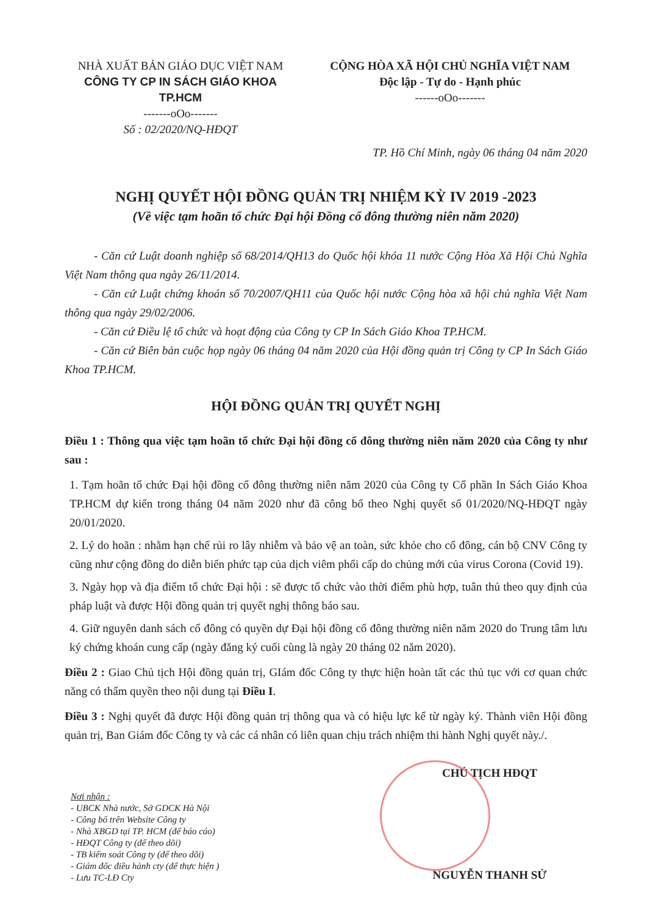NHÀ XUẤT BẢN GIÁO DỤC VIỆT NAM
CÔNG TY CP IN SÁCH GIÁO KHOA TP.HCM
-------oOo-------
Số : 02/2020/NQ-HĐQT
CỘNG HÒA XÃ HỘI CHỦ NGHĨA VIỆT NAM
Độc lập - Tự do - Hạnh phúc
------oOo-------
TP. Hồ Chí Minh, ngày 06 tháng 04 năm 2020
NGHỊ QUYẾT HỘI ĐỒNG QUẢN TRỊ NHIỆM KỲ IV 2019 -2023
(Về việc tạm hoãn tổ chức Đại hội Đồng cổ đông thường niên năm 2020)
- Căn cứ Luật doanh nghiệp số 68/2014/QH13 do Quốc hội khóa 11 nước Cộng Hòa Xã Hội Chủ Nghĩa Việt Nam thông qua ngày 26/11/2014.
- Căn cứ Luật chứng khoán số 70/2007/QH11 của Quốc hội nước Cộng hòa xã hội chủ nghĩa Việt Nam thông qua ngày 29/02/2006.
- Căn cứ Điều lệ tổ chức và hoạt động của Công ty CP In Sách Giáo Khoa TP.HCM.
- Căn cứ Biên bản cuộc họp ngày 06 tháng 04 năm 2020 của Hội đồng quản trị Công ty CP In Sách Giáo Khoa TP.HCM.
HỘI ĐỒNG QUẢN TRỊ QUYẾT NGHỊ
Điều 1 : Thông qua việc tạm hoãn tổ chức Đại hội đồng cổ đông thường niên năm 2020 của Công ty như sau :
1. Tạm hoãn tổ chức Đại hội đồng cổ đông thường niên năm 2020 của Công ty Cổ phần In Sách Giáo Khoa TP.HCM dự kiến trong tháng 04 năm 2020 như đã công bố theo Nghị quyết số 01/2020/NQ-HĐQT ngày 20/01/2020.
2. Lý do hoãn : nhằm hạn chế rủi ro lây nhiễm và bảo vệ an toàn, sức khỏe cho cổ đông, cán bộ CNV Công ty cũng như cộng đồng do diễn biến phức tạp của dịch viêm phổi cấp do chủng mới của virus Corona (Covid 19).
3. Ngày họp và địa điểm tổ chức Đại hội : sẽ được tổ chức vào thời điểm phù hợp, tuân thủ theo quy định của pháp luật và được Hội đồng quản trị quyết nghị thông báo sau.
4. Giữ nguyên danh sách cổ đông có quyền dự Đại hội đồng cổ đông thường niên năm 2020 do Trung tâm lưu ký chứng khoán cung cấp (ngày đăng ký cuối cùng là ngày 20 tháng 02 năm 2020).
Điều 2 : Giao Chủ tịch Hội đồng quản trị, GIám đốc Công ty thực hiện hoàn tất các thủ tục với cơ quan chức năng có thẩm quyền theo nội dung tại Điều I.
Điều 3 : Nghị quyết đã được Hội đồng quản trị thông qua và có hiệu lực kể từ ngày ký. Thành viên Hội đồng quản trị, Ban Giám đốc Công ty và các cá nhân có liên quan chịu trách nhiệm thi hành Nghị quyết này./.
Nơi nhận :
- UBCK Nhà nước, Sở GDCK Hà Nội
- Công bố trên Website Công ty
- Nhà XBGD tại TP. HCM (để báo cáo)
- HĐQT Công ty (để theo dõi)
- TB kiểm soát Công ty (để theo dõi)
- Giám đốc điều hành cty (để thực hiện )
- Lưu TC-LĐ Cty
CHỦ TỊCH HĐQT
NGUYỄN THANH SỬ